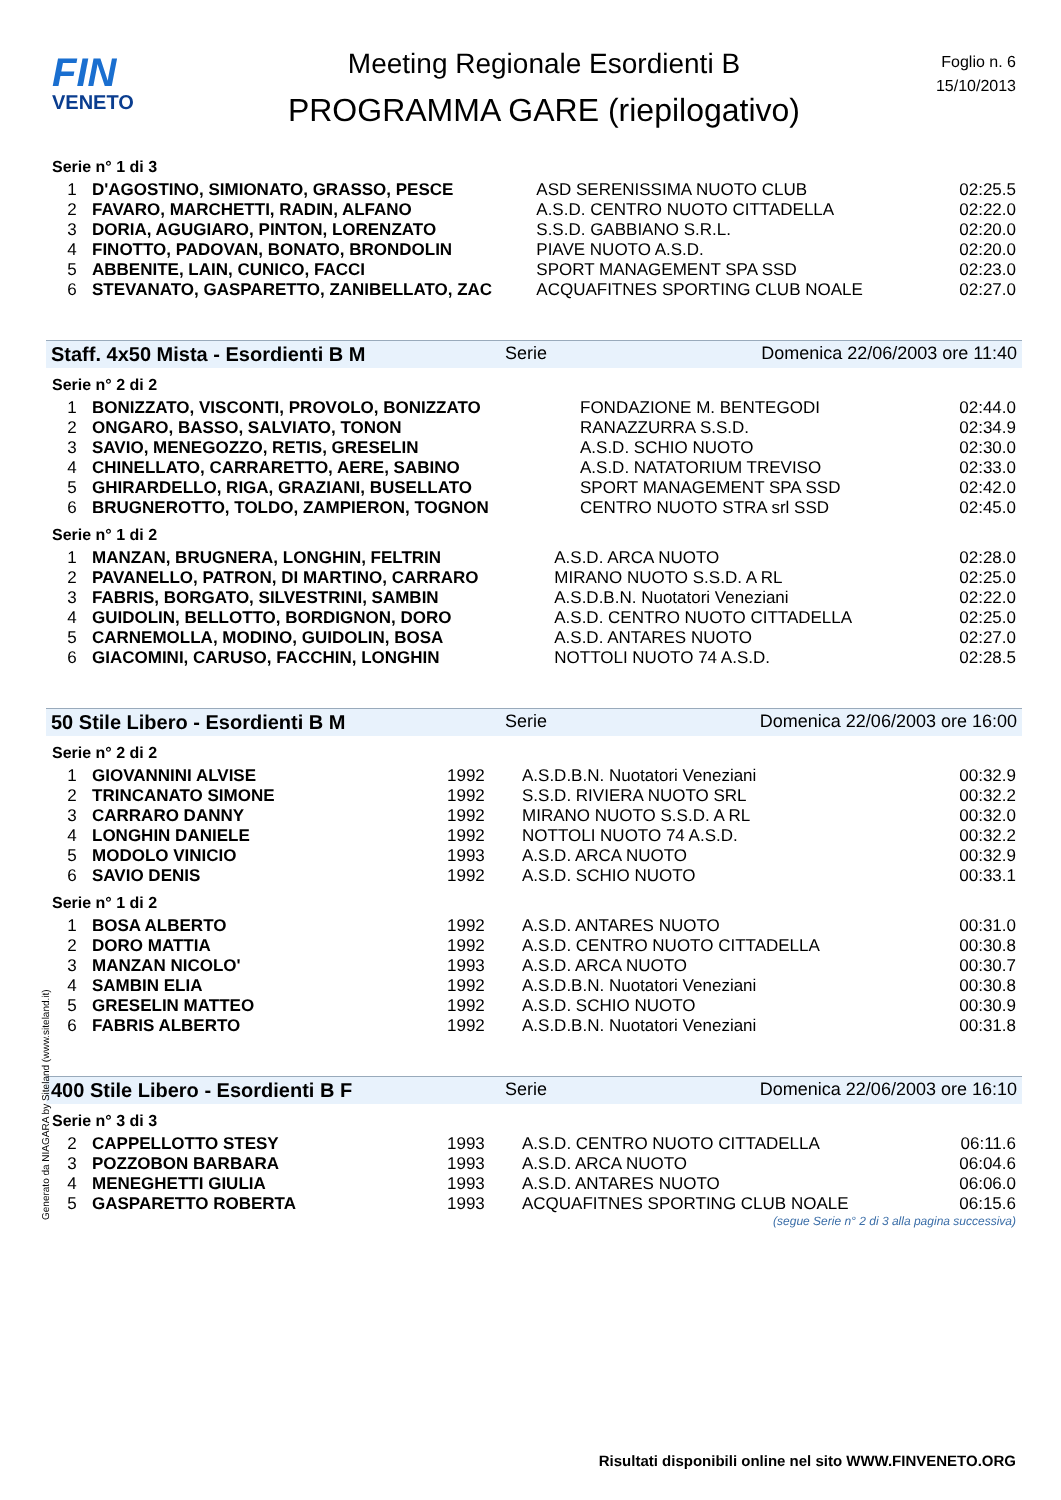FIN
VENETO
Meeting Regionale Esordienti B
PROGRAMMA GARE (riepilogativo)
Foglio n. 6
15/10/2013
Serie n° 1 di 3
| 1 | D'AGOSTINO, SIMIONATO, GRASSO, PESCE | ASD SERENISSIMA NUOTO CLUB | 02:25.5 |
| 2 | FAVARO, MARCHETTI, RADIN, ALFANO | A.S.D. CENTRO NUOTO CITTADELLA | 02:22.0 |
| 3 | DORIA, AGUGIARO, PINTON, LORENZATO | S.S.D. GABBIANO S.R.L. | 02:20.0 |
| 4 | FINOTTO, PADOVAN, BONATO, BRONDOLIN | PIAVE NUOTO A.S.D. | 02:20.0 |
| 5 | ABBENITE, LAIN, CUNICO, FACCI | SPORT MANAGEMENT SPA SSD | 02:23.0 |
| 6 | STEVANATO, GASPARETTO, ZANIBELLATO, ZAC | ACQUAFITNES SPORTING CLUB NOALE | 02:27.0 |
Staff. 4x50 Mista - Esordienti B M Serie Domenica 22/06/2003 ore 11:40
Serie n° 2 di 2
| 1 | BONIZZATO, VISCONTI, PROVOLO, BONIZZATO | FONDAZIONE M. BENTEGODI | 02:44.0 |
| 2 | ONGARO, BASSO, SALVIATO, TONON | RANAZZURRA S.S.D. | 02:34.9 |
| 3 | SAVIO, MENEGOZZO, RETIS, GRESELIN | A.S.D. SCHIO NUOTO | 02:30.0 |
| 4 | CHINELLATO, CARRARETTO, AERE, SABINO | A.S.D. NATATORIUM TREVISO | 02:33.0 |
| 5 | GHIRARDELLO, RIGA, GRAZIANI, BUSELLATO | SPORT MANAGEMENT SPA SSD | 02:42.0 |
| 6 | BRUGNEROTTO, TOLDO, ZAMPIERON, TOGNON | CENTRO NUOTO STRA srl SSD | 02:45.0 |
Serie n° 1 di 2
| 1 | MANZAN, BRUGNERA, LONGHIN, FELTRIN | A.S.D. ARCA NUOTO | 02:28.0 |
| 2 | PAVANELLO, PATRON, DI MARTINO, CARRARO | MIRANO NUOTO S.S.D. A RL | 02:25.0 |
| 3 | FABRIS, BORGATO, SILVESTRINI, SAMBIN | A.S.D.B.N. Nuotatori Veneziani | 02:22.0 |
| 4 | GUIDOLIN, BELLOTTO, BORDIGNON, DORO | A.S.D. CENTRO NUOTO CITTADELLA | 02:25.0 |
| 5 | CARNEMOLLA, MODINO, GUIDOLIN, BOSA | A.S.D. ANTARES NUOTO | 02:27.0 |
| 6 | GIACOMINI, CARUSO, FACCHIN, LONGHIN | NOTTOLI NUOTO 74 A.S.D. | 02:28.5 |
50 Stile Libero - Esordienti B M Serie Domenica 22/06/2003 ore 16:00
Serie n° 2 di 2
| 1 | GIOVANNINI ALVISE | 1992 | A.S.D.B.N. Nuotatori Veneziani | 00:32.9 |
| 2 | TRINCANATO SIMONE | 1992 | S.S.D. RIVIERA NUOTO SRL | 00:32.2 |
| 3 | CARRARO DANNY | 1992 | MIRANO NUOTO S.S.D. A RL | 00:32.0 |
| 4 | LONGHIN DANIELE | 1992 | NOTTOLI NUOTO 74 A.S.D. | 00:32.2 |
| 5 | MODOLO VINICIO | 1993 | A.S.D. ARCA NUOTO | 00:32.9 |
| 6 | SAVIO DENIS | 1992 | A.S.D. SCHIO NUOTO | 00:33.1 |
Serie n° 1 di 2
| 1 | BOSA ALBERTO | 1992 | A.S.D. ANTARES NUOTO | 00:31.0 |
| 2 | DORO MATTIA | 1992 | A.S.D. CENTRO NUOTO CITTADELLA | 00:30.8 |
| 3 | MANZAN NICOLO' | 1993 | A.S.D. ARCA NUOTO | 00:30.7 |
| 4 | SAMBIN ELIA | 1992 | A.S.D.B.N. Nuotatori Veneziani | 00:30.8 |
| 5 | GRESELIN MATTEO | 1992 | A.S.D. SCHIO NUOTO | 00:30.9 |
| 6 | FABRIS ALBERTO | 1992 | A.S.D.B.N. Nuotatori Veneziani | 00:31.8 |
400 Stile Libero - Esordienti B F Serie Domenica 22/06/2003 ore 16:10
Serie n° 3 di 3
| 2 | CAPPELLOTTO STESY | 1993 | A.S.D. CENTRO NUOTO CITTADELLA | 06:11.6 |
| 3 | POZZOBON BARBARA | 1993 | A.S.D. ARCA NUOTO | 06:04.6 |
| 4 | MENEGHETTI GIULIA | 1993 | A.S.D. ANTARES NUOTO | 06:06.0 |
| 5 | GASPARETTO ROBERTA | 1993 | ACQUAFITNES SPORTING CLUB NOALE | 06:15.6 |
(segue Serie n° 2 di 3 alla pagina successiva)
Generato da NIAGARA by Siteland (www.siteland.it)
Risultati disponibili online nel sito WWW.FINVENETO.ORG